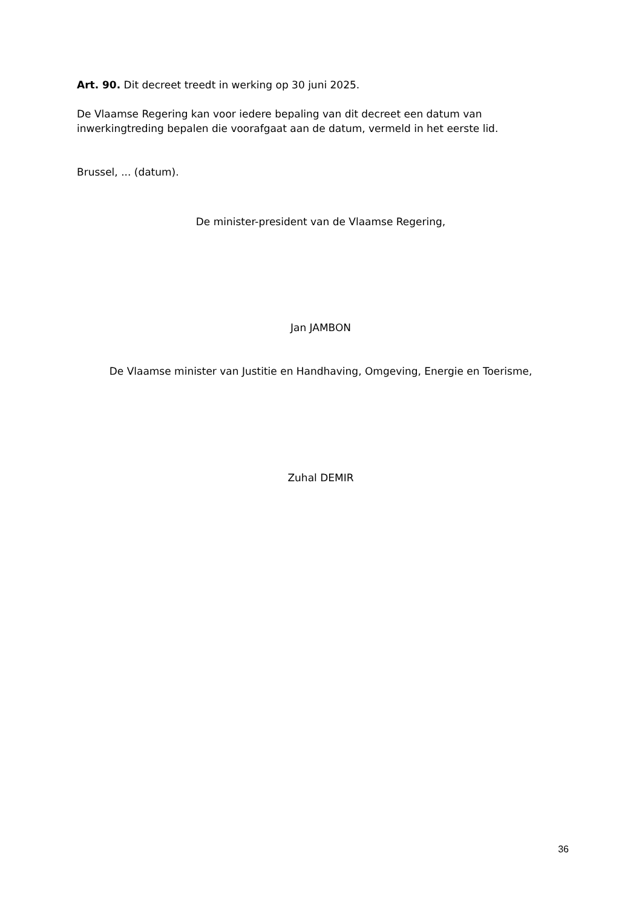Art. 90. Dit decreet treedt in werking op 30 juni 2025.
De Vlaamse Regering kan voor iedere bepaling van dit decreet een datum van inwerkingtreding bepalen die voorafgaat aan de datum, vermeld in het eerste lid.
Brussel, ... (datum).
De minister-president van de Vlaamse Regering,
Jan JAMBON
De Vlaamse minister van Justitie en Handhaving, Omgeving, Energie en Toerisme,
Zuhal DEMIR
36